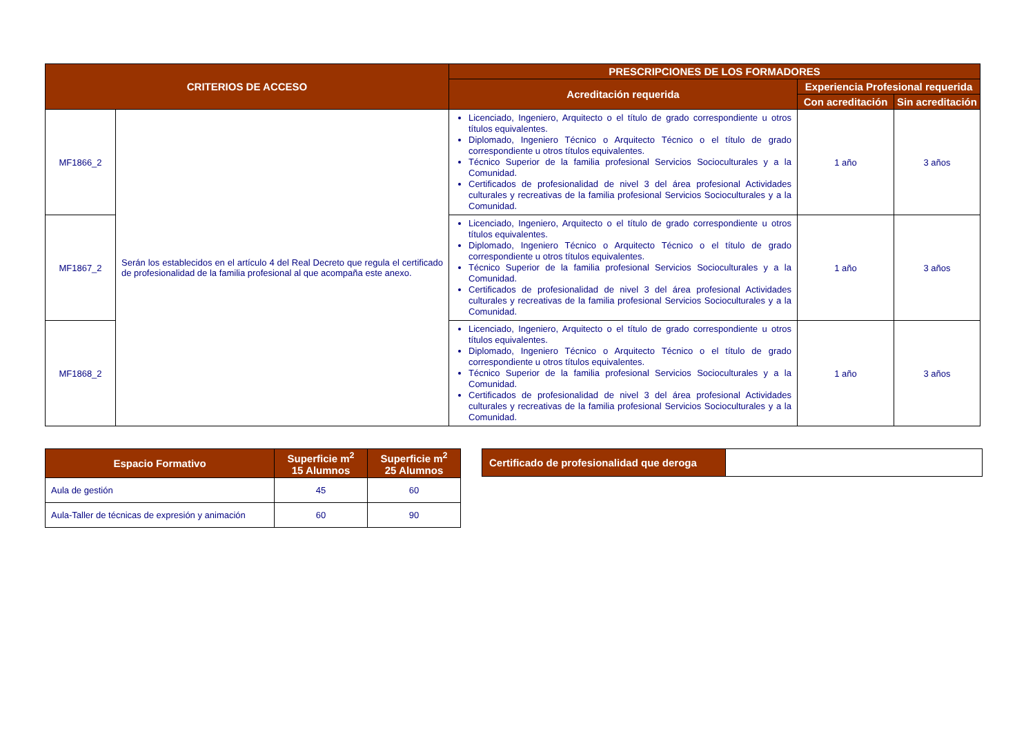| CRITERIOS DE ACCESO | | PRESCRIPCIONES DE LOS FORMADORES | | |
| --- | --- | --- | --- | --- |
| | | Acreditación requerida | Experiencia Profesional requerida | |
| | | | Con acreditación | Sin acreditación |
| MF1866_2 | Serán los establecidos en el artículo 4 del Real Decreto que regula el certificado de profesionalidad de la familia profesional al que acompaña este anexo. | Licenciado, Ingeniero, Arquitecto o el título de grado correspondiente u otros títulos equivalentes. Diplomado, Ingeniero Técnico o Arquitecto Técnico o el título de grado correspondiente u otros títulos equivalentes. Técnico Superior de la familia profesional Servicios Socioculturales y a la Comunidad. Certificados de profesionalidad de nivel 3 del área profesional Actividades culturales y recreativas de la familia profesional Servicios Socioculturales y a la Comunidad. | 1 año | 3 años |
| MF1867_2 | | Licenciado, Ingeniero, Arquitecto o el título de grado correspondiente u otros títulos equivalentes. Diplomado, Ingeniero Técnico o Arquitecto Técnico o el título de grado correspondiente u otros títulos equivalentes. Técnico Superior de la familia profesional Servicios Socioculturales y a la Comunidad. Certificados de profesionalidad de nivel 3 del área profesional Actividades culturales y recreativas de la familia profesional Servicios Socioculturales y a la Comunidad. | 1 año | 3 años |
| MF1868_2 | | Licenciado, Ingeniero, Arquitecto o el título de grado correspondiente u otros títulos equivalentes. Diplomado, Ingeniero Técnico o Arquitecto Técnico o el título de grado correspondiente u otros títulos equivalentes. Técnico Superior de la familia profesional Servicios Socioculturales y a la Comunidad. Certificados de profesionalidad de nivel 3 del área profesional Actividades culturales y recreativas de la familia profesional Servicios Socioculturales y a la Comunidad. | 1 año | 3 años |
| Espacio Formativo | Superficie m<sup>2</sup> 15 Alumnos | Superficie m<sup>2</sup> 25 Alumnos |
| --- | --- | --- |
| Aula de gestión | 45 | 60 |
| Aula-Taller de técnicas de expresión y animación | 60 | 90 |
| Certificado de profesionalidad que deroga | |